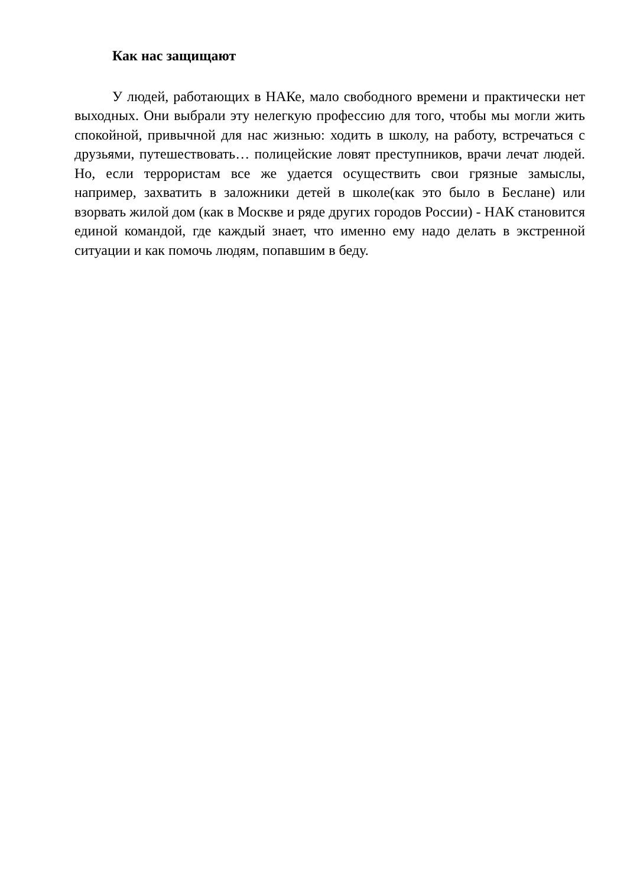Как нас защищают
У людей, работающих в НАКе, мало свободного времени и практически нет выходных. Они выбрали эту нелегкую профессию для того, чтобы мы могли жить спокойной, привычной для нас жизнью: ходить в школу, на работу, встречаться с друзьями, путешествовать… полицейские ловят преступников, врачи лечат людей. Но, если террористам все же удается осуществить свои грязные замыслы, например, захватить в заложники детей в школе(как это было в Беслане) или взорвать жилой дом (как в Москве и ряде других городов России) - НАК становится единой командой, где каждый знает, что именно ему надо делать в экстренной ситуации и как помочь людям, попавшим в беду.